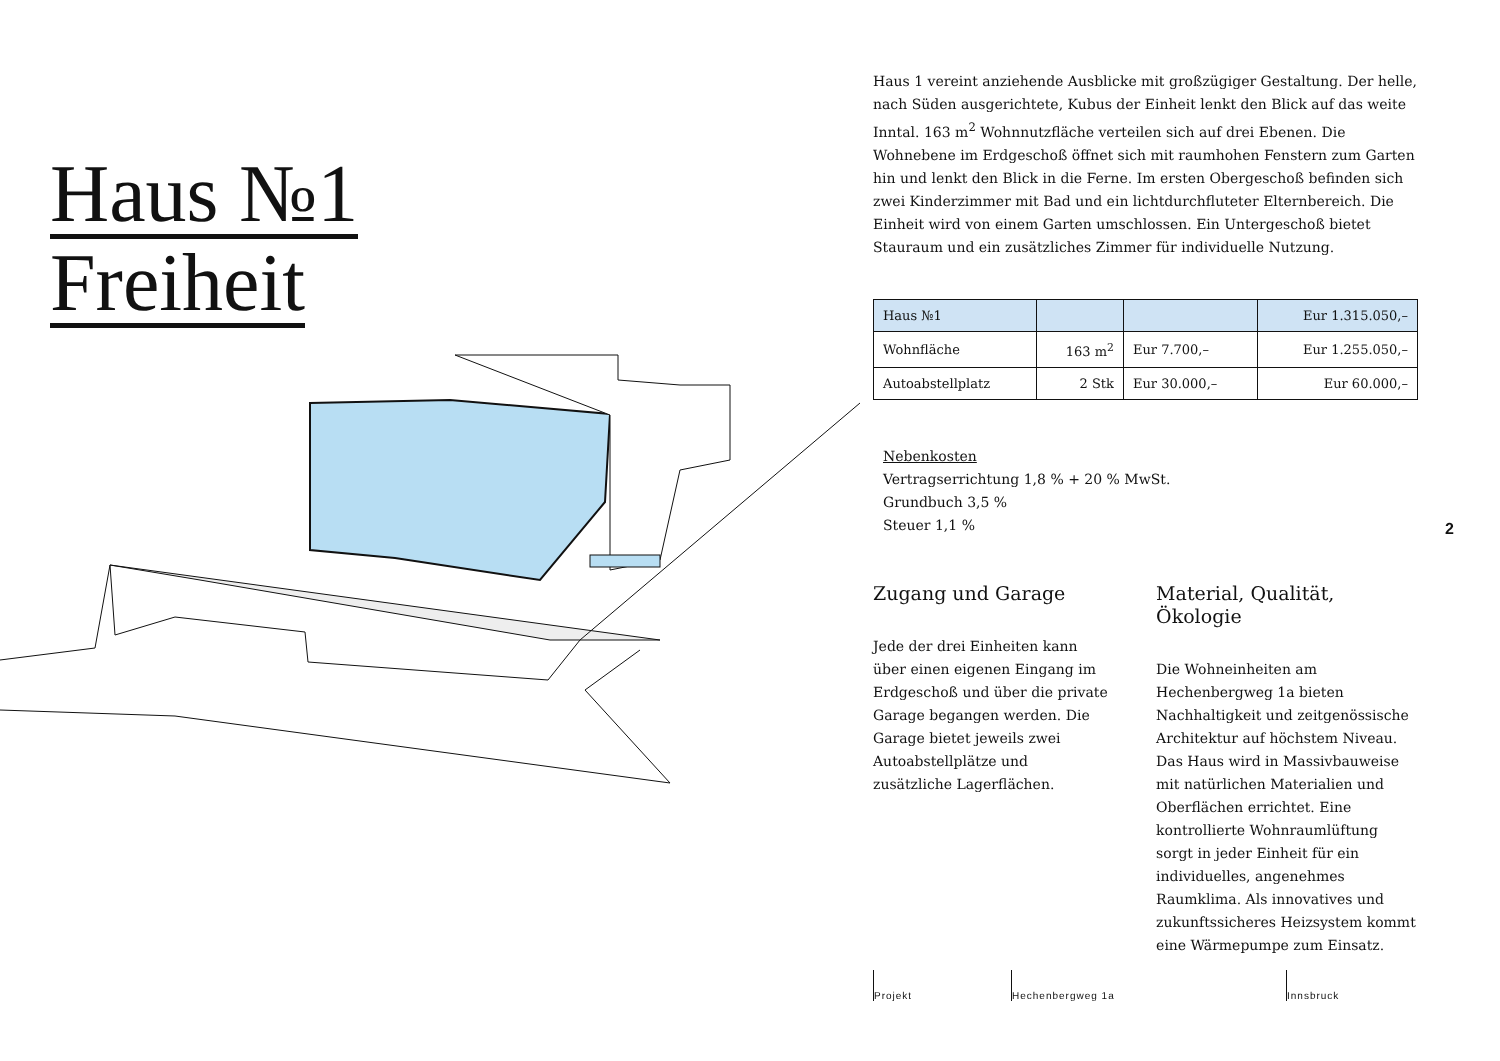Haus №1
Freiheit
Haus 1 vereint anziehende Ausblicke mit großzügiger Gestaltung. Der helle, nach Süden ausgerichtete, Kubus der Einheit lenkt den Blick auf das weite Inntal. 163 m<sup>2</sup> Wohnnutzfläche verteilen sich auf drei Ebenen. Die Wohnebene im Erdgeschoß öffnet sich mit raumhohen Fenstern zum Garten hin und lenkt den Blick in die Ferne. Im ersten Obergeschoß befinden sich zwei Kinderzimmer mit Bad und ein lichtdurchfluteter Elternbereich. Die Einheit wird von einem Garten umschlossen. Ein Untergeschoß bietet Stauraum und ein zusätzliches Zimmer für individuelle Nutzung.
| Haus №1 | | | Eur 1.315.050,– |
| Wohnfläche | 163 m<sup>2</sup> | Eur 7.700,– | Eur 1.255.050,– |
| Autoabstellplatz | 2 Stk | Eur 30.000,– | Eur 60.000,– |
Nebenkosten
Vertragserrichtung 1,8 % + 20 % MwSt.
Grundbuch 3,5 %
Steuer 1,1 %
Zugang und Garage
Jede der drei Einheiten kann über einen eigenen Eingang im Erdgeschoß und über die private Garage begangen werden. Die Garage bietet jeweils zwei Autoabstellplätze und zusätzliche Lagerflächen.
Material, Qualität, Ökologie
Die Wohneinheiten am Hechenbergweg 1a bieten Nachhaltigkeit und zeitgenössische Architektur auf höchstem Niveau. Das Haus wird in Massivbauweise mit natürlichen Materialien und Oberflächen errichtet. Eine kontrollierte Wohnraumlüftung sorgt in jeder Einheit für ein individuelles, angenehmes Raumklima. Als innovatives und zukunftssicheres Heizsystem kommt eine Wärmepumpe zum Einsatz.
2
Projekt Hechenbergweg 1a Innsbruck